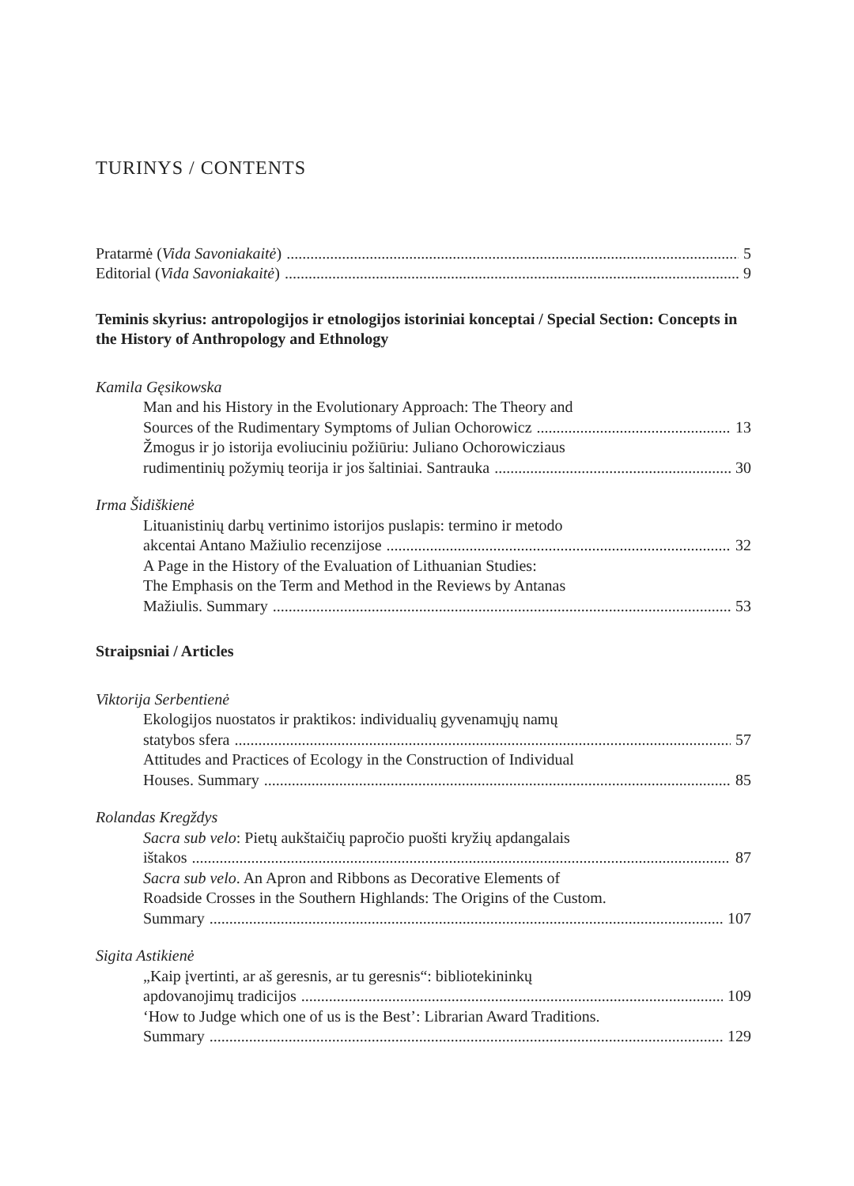TURINYS / CONTENTS
Pratarmė (Vida Savoniakaitė) 5
Editorial (Vida Savoniakaitė) 9
Teminis skyrius: antropologijos ir etnologijos istoriniai konceptai / Special Section: Concepts in the History of Anthropology and Ethnology
Kamila Gęsikowska
Man and his History in the Evolutionary Approach: The Theory and
Sources of the Rudimentary Symptoms of Julian Ochorowicz 13
Žmogus ir jo istorija evoliuciniu požiūriu: Juliano Ochorowicziaus
rudimentinių požymių teorija ir jos šaltiniai. Santrauka 30
Irma Šidiškienė
Lituanistinių darbų vertinimo istorijos puslapis: termino ir metodo
akcentai Antano Mažiulio recenzijose 32
A Page in the History of the Evaluation of Lithuanian Studies:
The Emphasis on the Term and Method in the Reviews by Antanas
Mažiulis. Summary 53
Straipsniai / Articles
Viktorija Serbentienė
Ekologijos nuostatos ir praktikos: individualių gyvenamųjų namų
statybos sfera 57
Attitudes and Practices of Ecology in the Construction of Individual
Houses. Summary 85
Rolandas Kregždys
Sacra sub velo: Pietų aukštaičių papročio puošti kryžių apdangalais
ištakos 87
Sacra sub velo. An Apron and Ribbons as Decorative Elements of
Roadside Crosses in the Southern Highlands: The Origins of the Custom.
Summary 107
Sigita Astikienė
„Kaip įvertinti, ar aš geresnis, ar tu geresnis“: bibliotekininkų
apdovanojimų tradicijos 109
‘How to Judge which one of us is the Best’: Librarian Award Traditions.
Summary 129